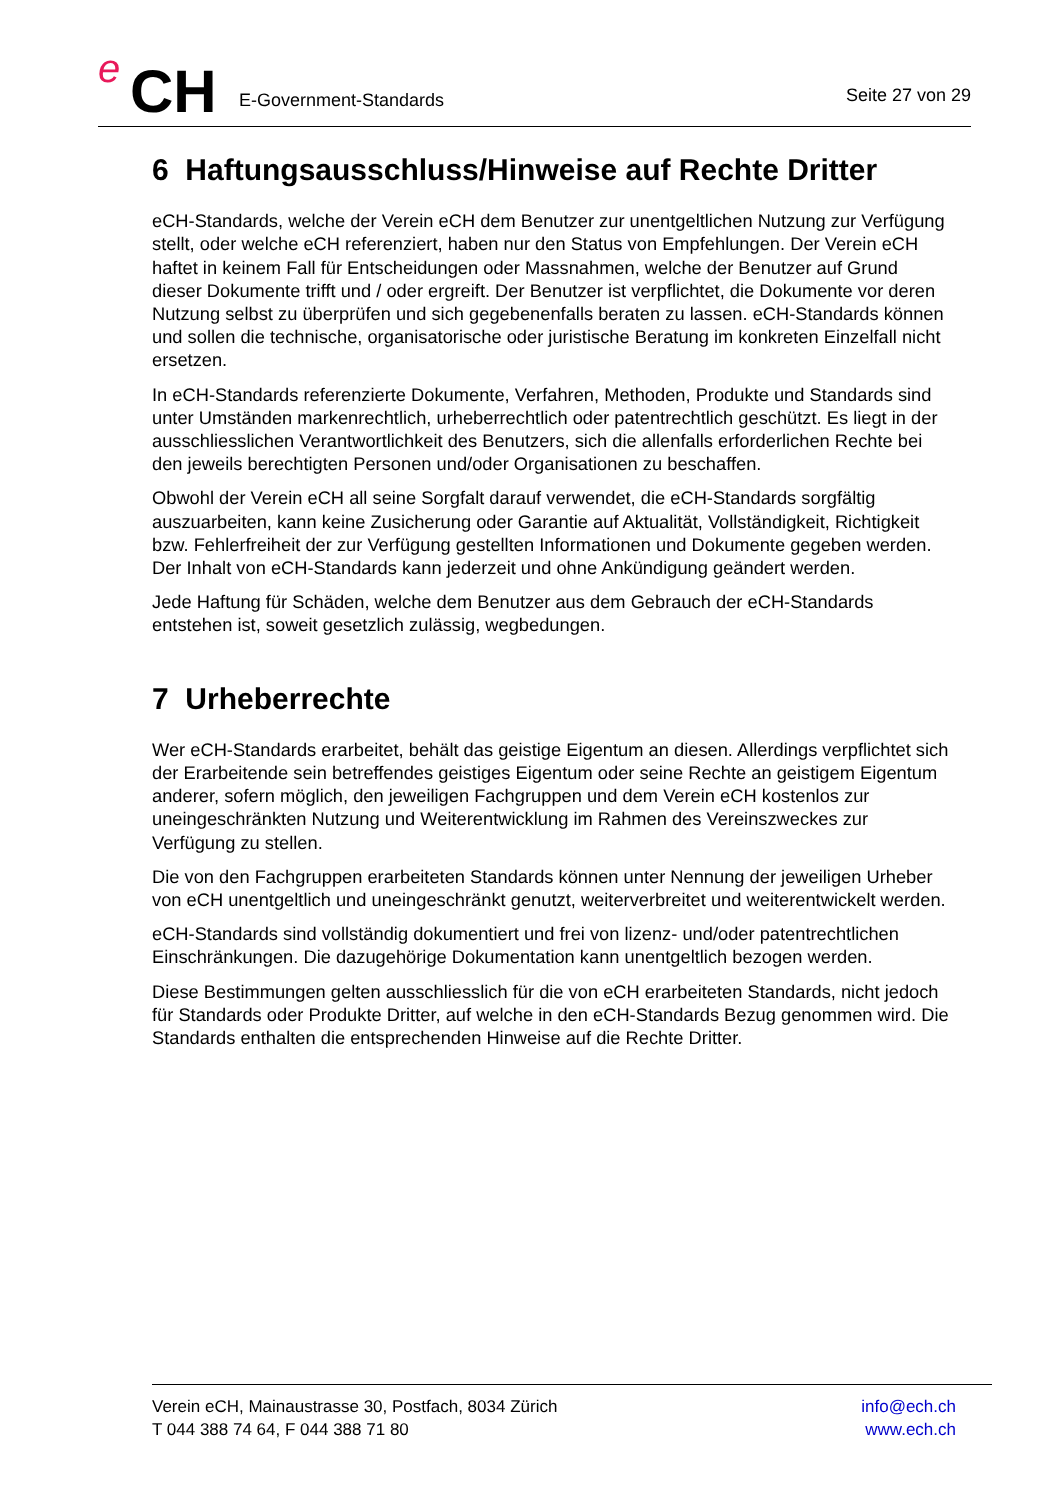e CH E-Government-Standards Seite 27 von 29
6 Haftungsausschluss/Hinweise auf Rechte Dritter
eCH-Standards, welche der Verein eCH dem Benutzer zur unentgeltlichen Nutzung zur Verfügung stellt, oder welche eCH referenziert, haben nur den Status von Empfehlungen. Der Verein eCH haftet in keinem Fall für Entscheidungen oder Massnahmen, welche der Benutzer auf Grund dieser Dokumente trifft und / oder ergreift. Der Benutzer ist verpflichtet, die Dokumente vor deren Nutzung selbst zu überprüfen und sich gegebenenfalls beraten zu lassen. eCH-Standards können und sollen die technische, organisatorische oder juristische Beratung im konkreten Einzelfall nicht ersetzen.
In eCH-Standards referenzierte Dokumente, Verfahren, Methoden, Produkte und Standards sind unter Umständen markenrechtlich, urheberrechtlich oder patentrechtlich geschützt. Es liegt in der ausschliesslichen Verantwortlichkeit des Benutzers, sich die allenfalls erforderlichen Rechte bei den jeweils berechtigten Personen und/oder Organisationen zu beschaffen.
Obwohl der Verein eCH all seine Sorgfalt darauf verwendet, die eCH-Standards sorgfältig auszuarbeiten, kann keine Zusicherung oder Garantie auf Aktualität, Vollständigkeit, Richtigkeit bzw. Fehlerfreiheit der zur Verfügung gestellten Informationen und Dokumente gegeben werden. Der Inhalt von eCH-Standards kann jederzeit und ohne Ankündigung geändert werden.
Jede Haftung für Schäden, welche dem Benutzer aus dem Gebrauch der eCH-Standards entstehen ist, soweit gesetzlich zulässig, wegbedungen.
7 Urheberrechte
Wer eCH-Standards erarbeitet, behält das geistige Eigentum an diesen. Allerdings verpflichtet sich der Erarbeitende sein betreffendes geistiges Eigentum oder seine Rechte an geistigem Eigentum anderer, sofern möglich, den jeweiligen Fachgruppen und dem Verein eCH kostenlos zur uneingeschränkten Nutzung und Weiterentwicklung im Rahmen des Vereinszweckes zur Verfügung zu stellen.
Die von den Fachgruppen erarbeiteten Standards können unter Nennung der jeweiligen Urheber von eCH unentgeltlich und uneingeschränkt genutzt, weiterverbreitet und weiterentwickelt werden.
eCH-Standards sind vollständig dokumentiert und frei von lizenz- und/oder patentrechtlichen Einschränkungen. Die dazugehörige Dokumentation kann unentgeltlich bezogen werden.
Diese Bestimmungen gelten ausschliesslich für die von eCH erarbeiteten Standards, nicht jedoch für Standards oder Produkte Dritter, auf welche in den eCH-Standards Bezug genommen wird. Die Standards enthalten die entsprechenden Hinweise auf die Rechte Dritter.
Verein eCH, Mainaustrasse 30, Postfach, 8034 Zürich
T 044 388 74 64, F 044 388 71 80
info@ech.ch
www.ech.ch